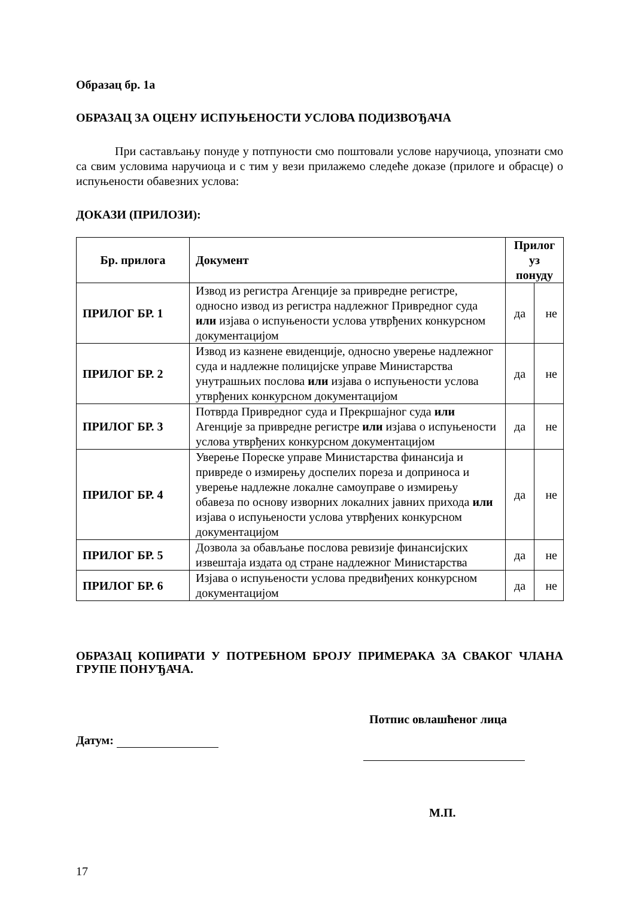Образац бр. 1а
ОБРАЗАЦ ЗА ОЦЕНУ ИСПУЊЕНОСТИ УСЛОВА ПОДИЗВОЂАЧА
При састављању понуде у потпуности смо поштовали услове наручиоца, упознати смо са свим условима наручиоца и с тим у вези прилажемо следеће доказе (прилоге и обрасце) о испуњености обавезних услова:
ДОКАЗИ (ПРИЛОЗИ):
| Бр. прилога | Документ | Прилог уз понуду | |
| --- | --- | --- | --- |
| ПРИЛОГ БР. 1 | Извод из регистра Агенције за привредне регистре, односно извод из регистра надлежног Привредног суда или изјава о испуњености услова утврђених конкурсном документацијом | да | не |
| ПРИЛОГ БР. 2 | Извод из казнене евиденције, односно уверење надлежног суда и надлежне полицијске управе Министарства унутрашњих послова или изјава о испуњености услова утврђених конкурсном документацијом | да | не |
| ПРИЛОГ БР. 3 | Потврда Привредног суда и Прекршајног суда или Агенције за привредне регистре или изјава о испуњености услова утврђених конкурсном документацијом | да | не |
| ПРИЛОГ БР. 4 | Уверење Пореске управе Министарства финансија и привреде о измирењу доспелих пореза и доприноса и уверење надлежне локалне самоуправе о измирењу обавеза по основу изворних локалних јавних прихода или изјава о испуњености услова утврђених конкурсном документацијом | да | не |
| ПРИЛОГ БР. 5 | Дозвола за обављање послова ревизије финансијских извештаја издата од стране надлежног Министарства | да | не |
| ПРИЛОГ БР. 6 | Изјава о испуњености услова предвиђених конкурсном документацијом | да | не |
ОБРАЗАЦ КОПИРАТИ У ПОТРЕБНОМ БРОЈУ ПРИМЕРАКА ЗА СВАКОГ ЧЛАНА ГРУПЕ ПОНУЂАЧА.
Потпис овлашћеног лица
Датум:
М.П.
17